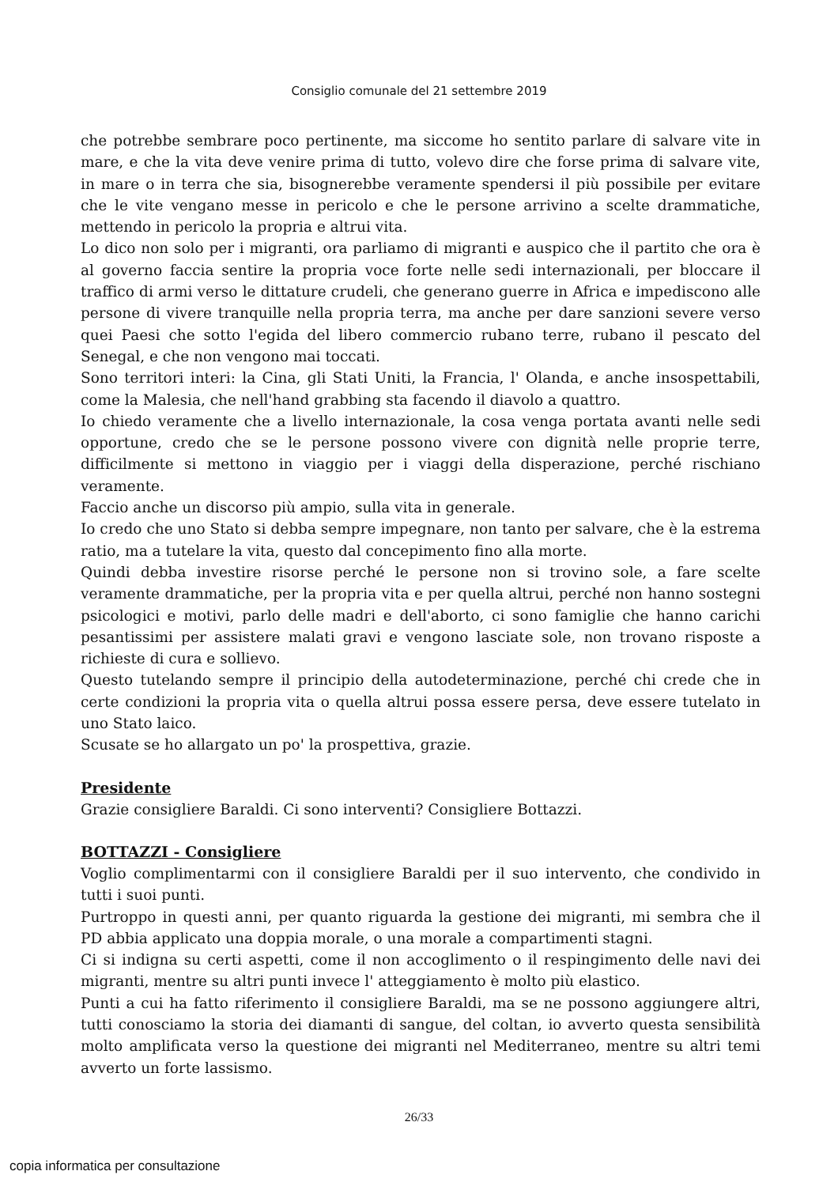Consiglio comunale del 21 settembre 2019
che potrebbe sembrare poco pertinente, ma siccome ho sentito parlare di salvare vite in mare, e che la vita deve venire prima di tutto, volevo dire che forse prima di salvare vite, in mare o in terra che sia, bisognerebbe veramente spendersi il più possibile per evitare che le vite vengano messe in pericolo e che le persone arrivino a scelte drammatiche, mettendo in pericolo la propria e altrui vita.
Lo dico non solo per i migranti, ora parliamo di migranti e auspico che il partito che ora è al governo faccia sentire la propria voce forte nelle sedi internazionali, per bloccare il traffico di armi verso le dittature crudeli, che generano guerre in Africa e impediscono alle persone di vivere tranquille nella propria terra, ma anche per dare sanzioni severe verso quei Paesi che sotto l'egida del libero commercio rubano terre, rubano il pescato del Senegal, e che non vengono mai toccati.
Sono territori interi: la Cina, gli Stati Uniti, la Francia, l' Olanda, e anche insospettabili, come la Malesia, che nell'hand grabbing sta facendo il diavolo a quattro.
Io chiedo veramente che a livello internazionale, la cosa venga portata avanti nelle sedi opportune, credo che se le persone possono vivere con dignità nelle proprie terre, difficilmente si mettono in viaggio per i viaggi della disperazione, perché rischiano veramente.
Faccio anche un discorso più ampio, sulla vita in generale.
Io credo che uno Stato si debba sempre impegnare, non tanto per salvare, che è la estrema ratio, ma a tutelare la vita, questo dal concepimento fino alla morte.
Quindi debba investire risorse perché le persone non si trovino sole, a fare scelte veramente drammatiche, per la propria vita e per quella altrui, perché non hanno sostegni psicologici e motivi, parlo delle madri e dell'aborto, ci sono famiglie che hanno carichi pesantissimi per assistere malati gravi e vengono lasciate sole, non trovano risposte a richieste di cura e sollievo.
Questo tutelando sempre il principio della autodeterminazione, perché chi crede che in certe condizioni la propria vita o quella altrui possa essere persa, deve essere tutelato in uno Stato laico.
Scusate se ho allargato un po' la prospettiva, grazie.
Presidente
Grazie consigliere Baraldi. Ci sono interventi? Consigliere Bottazzi.
BOTTAZZI - Consigliere
Voglio complimentarmi con il consigliere Baraldi per il suo intervento, che condivido in tutti i suoi punti.
Purtroppo in questi anni, per quanto riguarda la gestione dei migranti, mi sembra che il PD abbia applicato una doppia morale, o una morale a compartimenti stagni.
Ci si indigna su certi aspetti, come il non accoglimento o il respingimento delle navi dei migranti, mentre su altri punti invece l' atteggiamento è molto più elastico.
Punti a cui ha fatto riferimento il consigliere Baraldi, ma se ne possono aggiungere altri, tutti conosciamo la storia dei diamanti di sangue, del coltan, io avverto questa sensibilità molto amplificata verso la questione dei migranti nel Mediterraneo, mentre su altri temi avverto un forte lassismo.
26/33
copia informatica per consultazione